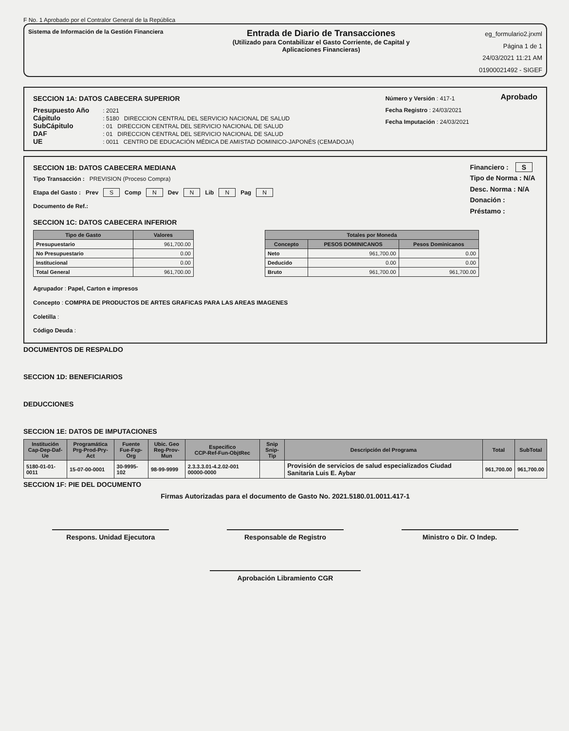F No. 1 Aprobado por el Contralor General de la República
Sistema de Información de la Gestión Financiera
Entrada de Diario de Transacciones
(Utilizado para Contabilizar el Gasto Corriente, de Capital y
Aplicaciones Financieras)
eg_formulario2.jrxml
Página 1 de 1
24/03/2021 11:21 AM
01900021492 - SIGEF
SECCION 1A: DATOS CABECERA SUPERIOR
Presupuesto Año : 2021
Cápitulo : 5180 DIRECCION CENTRAL DEL SERVICIO NACIONAL DE SALUD
SubCápitulo : 01 DIRECCION CENTRAL DEL SERVICIO NACIONAL DE SALUD
DAF : 01 DIRECCION CENTRAL DEL SERVICIO NACIONAL DE SALUD
UE : 0011 CENTRO DE EDUCACIÓN MÉDICA DE AMISTAD DOMINICO-JAPONÉS (CEMADOJA)
Número y Versión : 417-1
Fecha Registro : 24/03/2021
Fecha Imputación : 24/03/2021
Aprobado
SECCION 1B: DATOS CABECERA MEDIANA
Tipo Transacción : PREVISION (Proceso Compra)
Etapa del Gasto : Prev S Comp N Dev N Lib N Pag N
Documento de Ref.:
Financiero : S
Tipo de Norma : N/A
Desc. Norma : N/A
Donación :
Préstamo :
SECCION 1C: DATOS CABECERA INFERIOR
| Tipo de Gasto | Valores |
| --- | --- |
| Presupuestario | 961,700.00 |
| No Presupuestario | 0.00 |
| Institucional | 0.00 |
| Total General | 961,700.00 |
| Totales por Moneda | | |
| --- | --- | --- |
| Concepto | PESOS DOMINICANOS | Pesos Dominicanos |
| Neto | 961,700.00 | 0.00 |
| Deducido | 0.00 | 0.00 |
| Bruto | 961,700.00 | 961,700.00 |
Agrupador : Papel, Carton e impresos
Concepto : COMPRA DE PRODUCTOS DE ARTES GRAFICAS PARA LAS AREAS IMAGENES
Coletilla :
Código Deuda :
DOCUMENTOS DE RESPALDO
SECCION 1D: BENEFICIARIOS
DEDUCCIONES
SECCION 1E: DATOS DE IMPUTACIONES
| Institución Cap-Dep-Daf-Ue | Programática Prg-Prod-Pry-Act | Fuente Fue-Fxp-Org | Ubic. Geo Reg-Prov-Mun | Especifico CCP-Ref-Fun-ObjtRec | Snip Snip-Tip | Descripción del Programa | Total | SubTotal |
| --- | --- | --- | --- | --- | --- | --- | --- | --- |
| 5180-01-01-0011 | 15-07-00-0001 | 30-9995-102 | 98-99-9999 | 2.3.3.3.01-4.2.02-001 00000-0000 | | Provisión de servicios de salud especializados Ciudad Sanitaria Luis E. Aybar | 961,700.00 | 961,700.00 |
SECCION 1F: PIE DEL DOCUMENTO
Firmas Autorizadas para el documento de Gasto No. 2021.5180.01.0011.417-1
Respons. Unidad Ejecutora Responsable de Registro Ministro o Dir. O Indep.
Aprobación Libramiento CGR